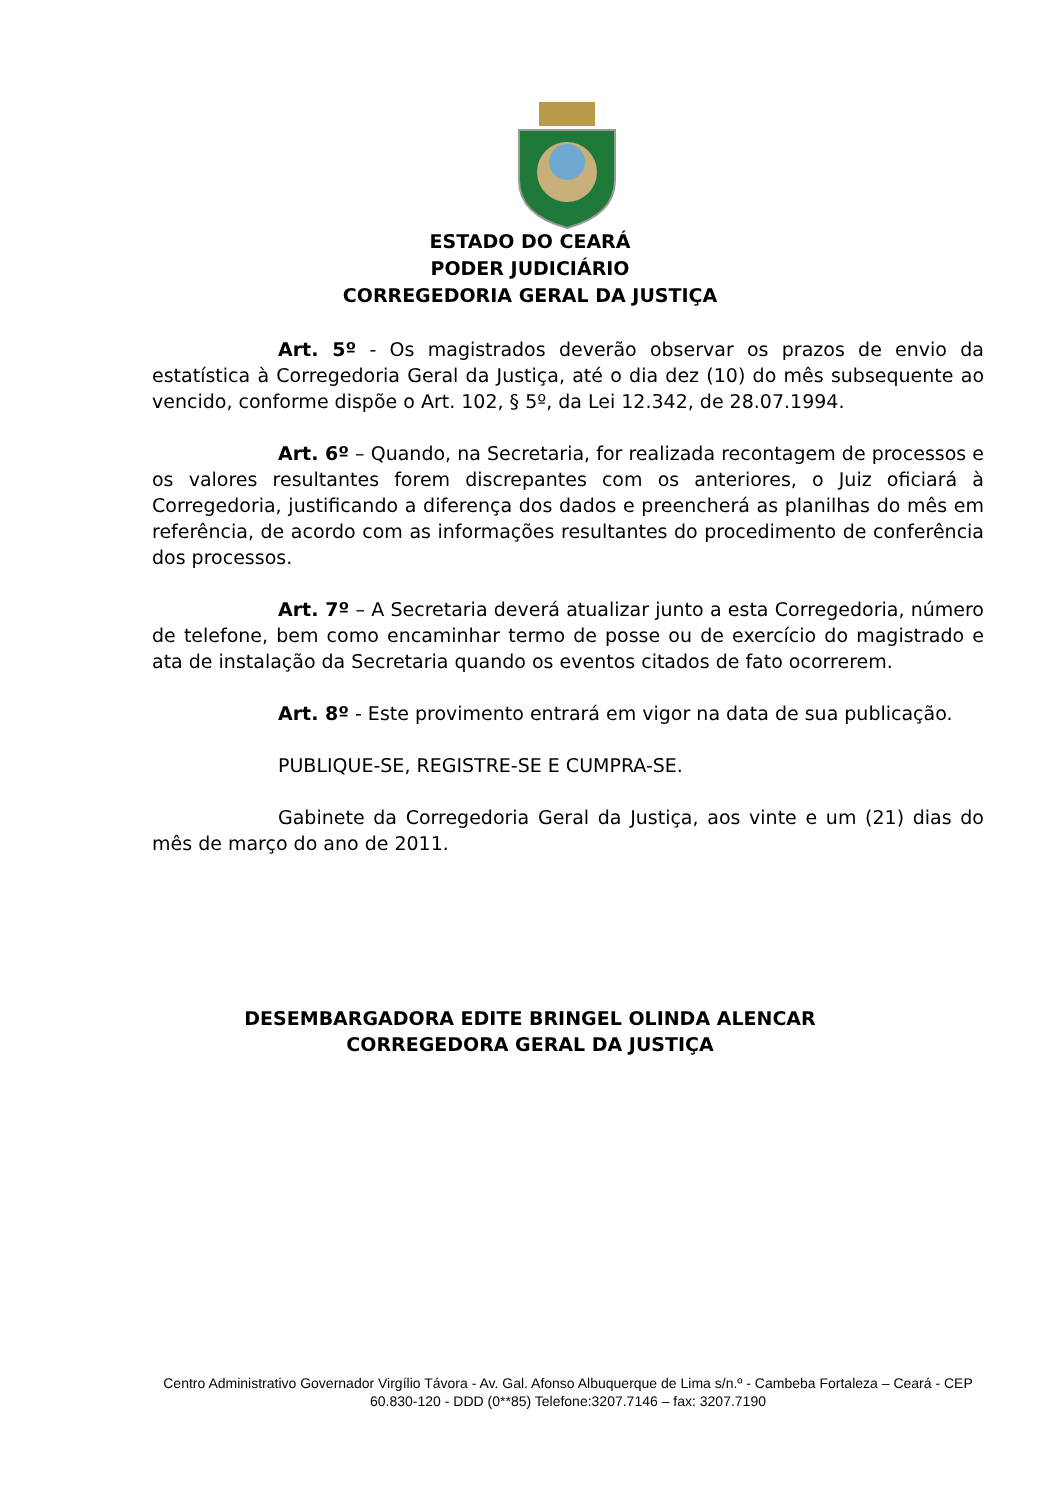ESTADO DO CEARÁ
PODER JUDICIÁRIO
CORREGEDORIA GERAL DA JUSTIÇA
Art. 5º - Os magistrados deverão observar os prazos de envio da estatística à Corregedoria Geral da Justiça, até o dia dez (10) do mês subsequente ao vencido, conforme dispõe o Art. 102, § 5º, da Lei 12.342, de 28.07.1994.
Art. 6º – Quando, na Secretaria, for realizada recontagem de processos e os valores resultantes forem discrepantes com os anteriores, o Juiz oficiará à Corregedoria, justificando a diferença dos dados e preencherá as planilhas do mês em referência, de acordo com as informações resultantes do procedimento de conferência dos processos.
Art. 7º – A Secretaria deverá atualizar junto a esta Corregedoria, número de telefone, bem como encaminhar termo de posse ou de exercício do magistrado e ata de instalação da Secretaria quando os eventos citados de fato ocorrerem.
Art. 8º - Este provimento entrará em vigor na data de sua publicação.
PUBLIQUE-SE, REGISTRE-SE E CUMPRA-SE.
Gabinete da Corregedoria Geral da Justiça, aos vinte e um (21) dias do mês de março do ano de 2011.
DESEMBARGADORA EDITE BRINGEL OLINDA ALENCAR
CORREGEDORA GERAL DA JUSTIÇA
Centro Administrativo Governador Virgílio Távora - Av. Gal. Afonso Albuquerque de Lima s/n.º - Cambeba Fortaleza – Ceará - CEP 60.830-120 - DDD (0**85) Telefone:3207.7146 – fax: 3207.7190